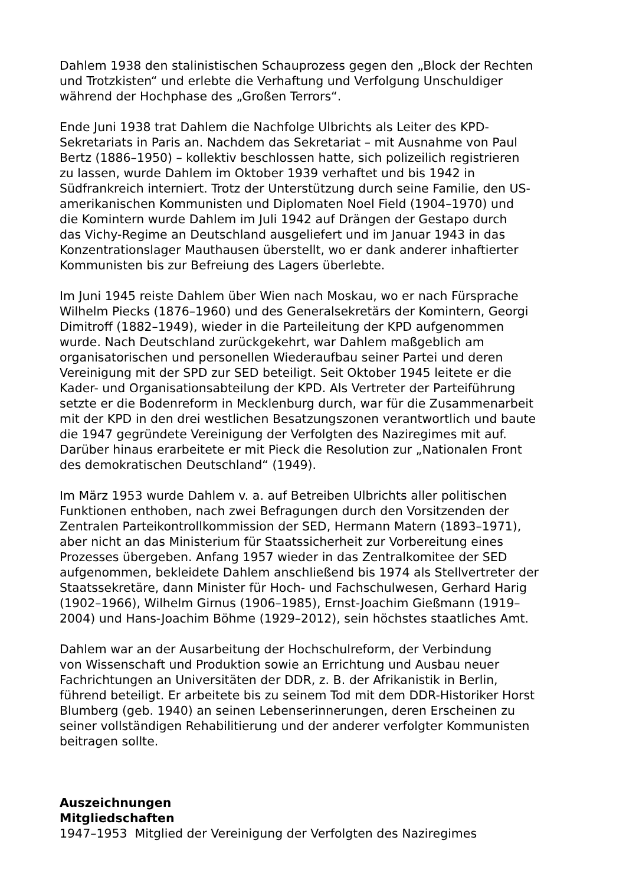Dahlem 1938 den stalinistischen Schauprozess gegen den „Block der Rechten und Trotzkisten“ und erlebte die Verhaftung und Verfolgung Unschuldiger während der Hochphase des „Großen Terrors“.
Ende Juni 1938 trat Dahlem die Nachfolge Ulbrichts als Leiter des KPD- Sekretariats in Paris an. Nachdem das Sekretariat – mit Ausnahme von Paul Bertz (1886–1950) – kollektiv beschlossen hatte, sich polizeilich registrieren zu lassen, wurde Dahlem im Oktober 1939 verhaftet und bis 1942 in Südfrankreich interniert. Trotz der Unterstützung durch seine Familie, den US- amerikanischen Kommunisten und Diplomaten Noel Field (1904–1970) und die Komintern wurde Dahlem im Juli 1942 auf Drängen der Gestapo durch das Vichy-Regime an Deutschland ausgeliefert und im Januar 1943 in das Konzentrationslager Mauthausen überstellt, wo er dank anderer inhaftierter Kommunisten bis zur Befreiung des Lagers überlebte.
Im Juni 1945 reiste Dahlem über Wien nach Moskau, wo er nach Fürsprache Wilhelm Piecks (1876–1960) und des Generalsekretärs der Komintern, Georgi Dimitroff (1882–1949), wieder in die Parteileitung der KPD aufgenommen wurde. Nach Deutschland zurückgekehrt, war Dahlem maßgeblich am organisatorischen und personellen Wiederaufbau seiner Partei und deren Vereinigung mit der SPD zur SED beteiligt. Seit Oktober 1945 leitete er die Kader- und Organisationsabteilung der KPD. Als Vertreter der Parteiführung setzte er die Bodenreform in Mecklenburg durch, war für die Zusammenarbeit mit der KPD in den drei westlichen Besatzungszonen verantwortlich und baute die 1947 gegründete Vereinigung der Verfolgten des Naziregimes mit auf. Darüber hinaus erarbeitete er mit Pieck die Resolution zur „Nationalen Front des demokratischen Deutschland“ (1949).
Im März 1953 wurde Dahlem v. a. auf Betreiben Ulbrichts aller politischen Funktionen enthoben, nach zwei Befragungen durch den Vorsitzenden der Zentralen Parteikontrollkommission der SED, Hermann Matern (1893–1971), aber nicht an das Ministerium für Staatssicherheit zur Vorbereitung eines Prozesses übergeben. Anfang 1957 wieder in das Zentralkomitee der SED aufgenommen, bekleidete Dahlem anschließend bis 1974 als Stellvertreter der Staatssekretäre, dann Minister für Hoch- und Fachschulwesen, Gerhard Harig (1902–1966), Wilhelm Girnus (1906–1985), Ernst-Joachim Gießmann (1919– 2004) und Hans-Joachim Böhme (1929–2012), sein höchstes staatliches Amt.
Dahlem war an der Ausarbeitung der Hochschulreform, der Verbindung von Wissenschaft und Produktion sowie an Errichtung und Ausbau neuer Fachrichtungen an Universitäten der DDR, z. B. der Afrikanistik in Berlin, führend beteiligt. Er arbeitete bis zu seinem Tod mit dem DDR-Historiker Horst Blumberg (geb. 1940) an seinen Lebenserinnerungen, deren Erscheinen zu seiner vollständigen Rehabilitierung und der anderer verfolgter Kommunisten beitragen sollte.
Auszeichnungen
Mitgliedschaften
1947–1953 Mitglied der Vereinigung der Verfolgten des Naziregimes